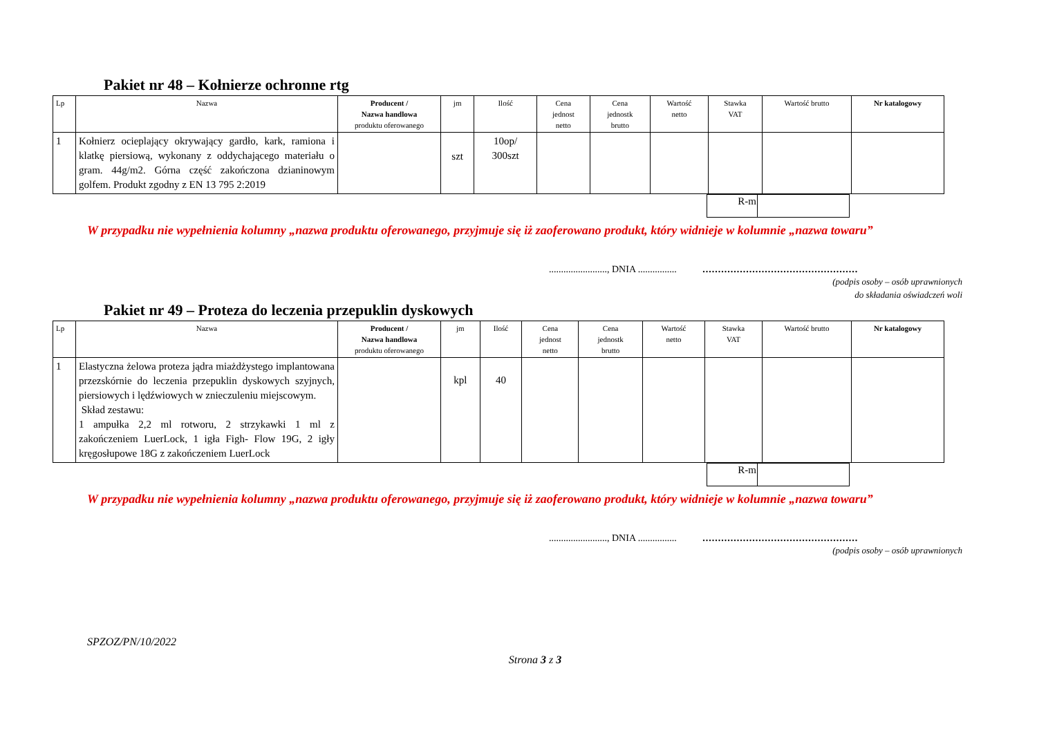Pakiet nr 48 – Kołnierze ochronne rtg
| Lp | Nazwa | Producent / Nazwa handlowa produktu oferowanego | jm | Ilość | Cena jednost netto | Cena jednostk brutto | Wartość netto | Stawka VAT | Wartość brutto | Nr katalogowy |
| --- | --- | --- | --- | --- | --- | --- | --- | --- | --- | --- |
| 1 | Kołnierz ocieplający okrywający gardło, kark, ramiona i klatkę piersiową, wykonany z oddychającego materiału o gram. 44g/m2. Górna część zakończona dzianinowym golfem. Produkt zgodny z EN 13 795 2:2019 | | szt | 10op/ 300szt | | | | | | |
| R-m | |
W przypadku nie wypełnienia kolumny „nazwa produktu oferowanego, przyjmuje się iż zaoferowano produkt, który widnieje w kolumnie „nazwa towaru”
........................, DNIA ................ ..................................................
(podpis osoby – osób uprawnionych
do składania oświadczeń woli
Pakiet nr 49 – Proteza do leczenia przepuklin dyskowych
| Lp | Nazwa | Producent / Nazwa handlowa produktu oferowanego | jm | Ilość | Cena jednost netto | Cena jednostk brutto | Wartość netto | Stawka VAT | Wartość brutto | Nr katalogowy |
| --- | --- | --- | --- | --- | --- | --- | --- | --- | --- | --- |
| 1 | Elastyczna żelowa proteza jądra miażdżystego implantowana przezskórnie do leczenia przepuklin dyskowych szyjnych, piersiowych i lędźwiowych w znieczuleniu miejscowym. Skład zestawu: 1 ampułka 2,2 ml rotworu, 2 strzykawki 1 ml z zakończeniem LuerLock, 1 igła Figh- Flow 19G, 2 igły kręgosłupowe 18G z zakończeniem LuerLock | | kpl | 40 | | | | | | |
| R-m | |
W przypadku nie wypełnienia kolumny „nazwa produktu oferowanego, przyjmuje się iż zaoferowano produkt, który widnieje w kolumnie „nazwa towaru”
........................, DNIA ................ ..................................................
(podpis osoby – osób uprawnionych
SPZOZ/PN/10/2022
Strona 3 z 3